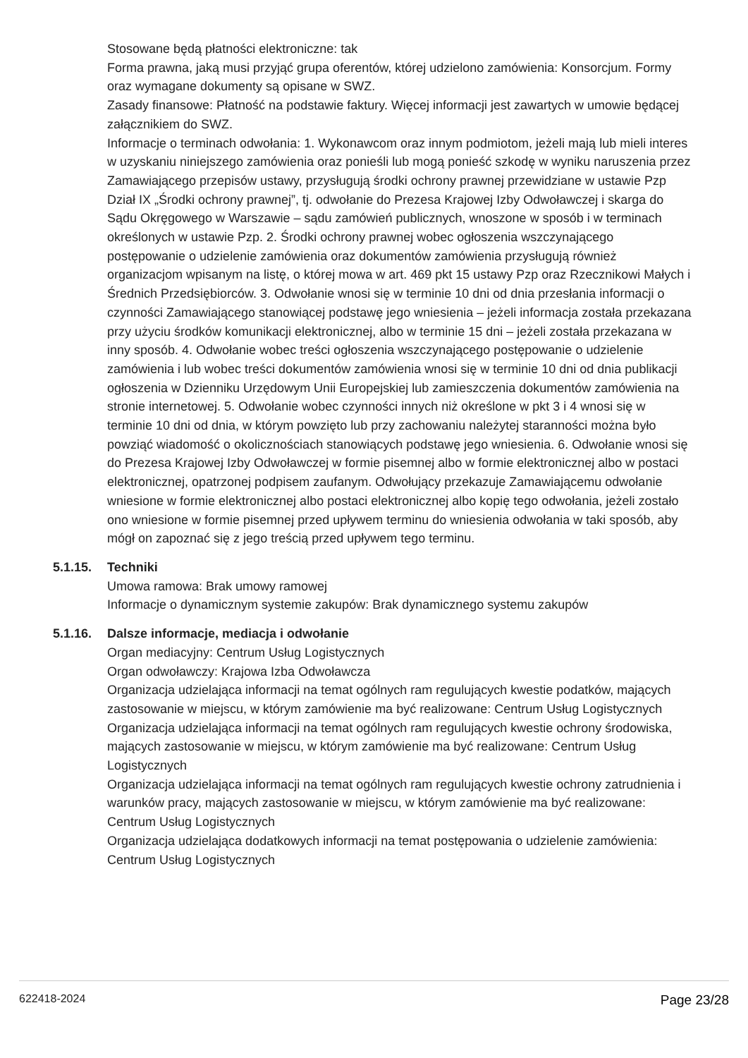Stosowane będą płatności elektroniczne: tak
Forma prawna, jaką musi przyjąć grupa oferentów, której udzielono zamówienia: Konsorcjum. Formy oraz wymagane dokumenty są opisane w SWZ.
Zasady finansowe: Płatność na podstawie faktury. Więcej informacji jest zawartych w umowie będącej załącznikiem do SWZ.
Informacje o terminach odwołania: 1. Wykonawcom oraz innym podmiotom, jeżeli mają lub mieli interes w uzyskaniu niniejszego zamówienia oraz ponieśli lub mogą ponieść szkodę w wyniku naruszenia przez Zamawiającego przepisów ustawy, przysługują środki ochrony prawnej przewidziane w ustawie Pzp Dział IX „Środki ochrony prawnej”, tj. odwołanie do Prezesa Krajowej Izby Odwoławczej i skarga do Sądu Okręgowego w Warszawie – sądu zamówień publicznych, wnoszone w sposób i w terminach określonych w ustawie Pzp. 2. Środki ochrony prawnej wobec ogłoszenia wszczynającego postępowanie o udzielenie zamówienia oraz dokumentów zamówienia przysługują również organizacjom wpisanym na listę, o której mowa w art. 469 pkt 15 ustawy Pzp oraz Rzecznikowi Małych i Średnich Przedsiębiorców. 3. Odwołanie wnosi się w terminie 10 dni od dnia przesłania informacji o czynności Zamawiającego stanowiącej podstawę jego wniesienia – jeżeli informacja została przekazana przy użyciu środków komunikacji elektronicznej, albo w terminie 15 dni – jeżeli została przekazana w inny sposób. 4. Odwołanie wobec treści ogłoszenia wszczynającego postępowanie o udzielenie zamówienia i lub wobec treści dokumentów zamówienia wnosi się w terminie 10 dni od dnia publikacji ogłoszenia w Dzienniku Urzędowym Unii Europejskiej lub zamieszczenia dokumentów zamówienia na stronie internetowej. 5. Odwołanie wobec czynności innych niż określone w pkt 3 i 4 wnosi się w terminie 10 dni od dnia, w którym powzięto lub przy zachowaniu należytej staranności można było powziąć wiadomość o okolicznościach stanowiących podstawę jego wniesienia. 6. Odwołanie wnosi się do Prezesa Krajowej Izby Odwoławczej w formie pisemnej albo w formie elektronicznej albo w postaci elektronicznej, opatrzonej podpisem zaufanym. Odwołujący przekazuje Zamawiającemu odwołanie wniesione w formie elektronicznej albo postaci elektronicznej albo kopię tego odwołania, jeżeli zostało ono wniesione w formie pisemnej przed upływem terminu do wniesienia odwołania w taki sposób, aby mógł on zapoznać się z jego treścią przed upływem tego terminu.
5.1.15. Techniki
Umowa ramowa: Brak umowy ramowej
Informacje o dynamicznym systemie zakupów: Brak dynamicznego systemu zakupów
5.1.16. Dalsze informacje, mediacja i odwołanie
Organ mediacyjny: Centrum Usług Logistycznych
Organ odwoławczy: Krajowa Izba Odwoławcza
Organizacja udzielająca informacji na temat ogólnych ram regulujących kwestie podatków, mających zastosowanie w miejscu, w którym zamówienie ma być realizowane: Centrum Usług Logistycznych
Organizacja udzielająca informacji na temat ogólnych ram regulujących kwestie ochrony środowiska, mających zastosowanie w miejscu, w którym zamówienie ma być realizowane: Centrum Usług Logistycznych
Organizacja udzielająca informacji na temat ogólnych ram regulujących kwestie ochrony zatrudnienia i warunków pracy, mających zastosowanie w miejscu, w którym zamówienie ma być realizowane: Centrum Usług Logistycznych
Organizacja udzielająca dodatkowych informacji na temat postępowania o udzielenie zamówienia: Centrum Usług Logistycznych
622418-2024 Page 23/28